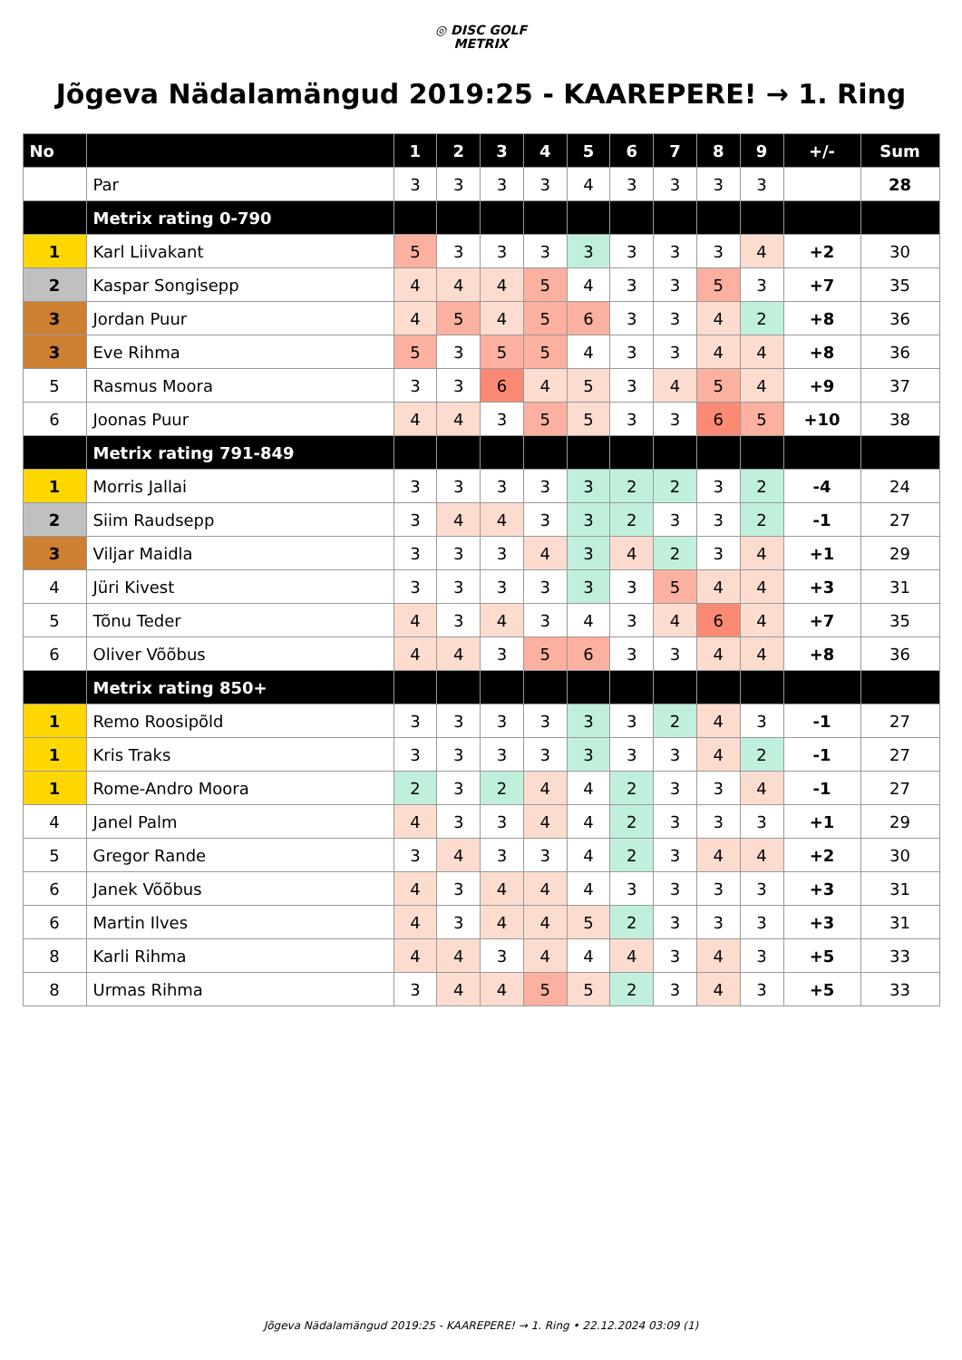◎ DISC GOLF
METRIX
Jõgeva Nädalamängud 2019:25 - KAAREPERE! → 1. Ring
| No | | 1 | 2 | 3 | 4 | 5 | 6 | 7 | 8 | 9 | +/- | Sum |
| --- | --- | --- | --- | --- | --- | --- | --- | --- | --- | --- | --- | --- |
| | Par | 3 | 3 | 3 | 3 | 4 | 3 | 3 | 3 | 3 | | 28 |
| | Metrix rating 0-790 | | | | | | | | | | | |
| 1 | Karl Liivakant | 5 | 3 | 3 | 3 | 3 | 3 | 3 | 3 | 4 | +2 | 30 |
| 2 | Kaspar Songisepp | 4 | 4 | 4 | 5 | 4 | 3 | 3 | 5 | 3 | +7 | 35 |
| 3 | Jordan Puur | 4 | 5 | 4 | 5 | 6 | 3 | 3 | 4 | 2 | +8 | 36 |
| 3 | Eve Rihma | 5 | 3 | 5 | 5 | 4 | 3 | 3 | 4 | 4 | +8 | 36 |
| 5 | Rasmus Moora | 3 | 3 | 6 | 4 | 5 | 3 | 4 | 5 | 4 | +9 | 37 |
| 6 | Joonas Puur | 4 | 4 | 3 | 5 | 5 | 3 | 3 | 6 | 5 | +10 | 38 |
| | Metrix rating 791-849 | | | | | | | | | | | |
| 1 | Morris Jallai | 3 | 3 | 3 | 3 | 3 | 2 | 2 | 3 | 2 | -4 | 24 |
| 2 | Siim Raudsepp | 3 | 4 | 4 | 3 | 3 | 2 | 3 | 3 | 2 | -1 | 27 |
| 3 | Viljar Maidla | 3 | 3 | 3 | 4 | 3 | 4 | 2 | 3 | 4 | +1 | 29 |
| 4 | Jüri Kivest | 3 | 3 | 3 | 3 | 3 | 3 | 5 | 4 | 4 | +3 | 31 |
| 5 | Tõnu Teder | 4 | 3 | 4 | 3 | 4 | 3 | 4 | 6 | 4 | +7 | 35 |
| 6 | Oliver Võõbus | 4 | 4 | 3 | 5 | 6 | 3 | 3 | 4 | 4 | +8 | 36 |
| | Metrix rating 850+ | | | | | | | | | | | |
| 1 | Remo Roosipõld | 3 | 3 | 3 | 3 | 3 | 3 | 2 | 4 | 3 | -1 | 27 |
| 1 | Kris Traks | 3 | 3 | 3 | 3 | 3 | 3 | 3 | 4 | 2 | -1 | 27 |
| 1 | Rome-Andro Moora | 2 | 3 | 2 | 4 | 4 | 2 | 3 | 3 | 4 | -1 | 27 |
| 4 | Janel Palm | 4 | 3 | 3 | 4 | 4 | 2 | 3 | 3 | 3 | +1 | 29 |
| 5 | Gregor Rande | 3 | 4 | 3 | 3 | 4 | 2 | 3 | 4 | 4 | +2 | 30 |
| 6 | Janek Võõbus | 4 | 3 | 4 | 4 | 4 | 3 | 3 | 3 | 3 | +3 | 31 |
| 6 | Martin Ilves | 4 | 3 | 4 | 4 | 5 | 2 | 3 | 3 | 3 | +3 | 31 |
| 8 | Karli Rihma | 4 | 4 | 3 | 4 | 4 | 4 | 3 | 4 | 3 | +5 | 33 |
| 8 | Urmas Rihma | 3 | 4 | 4 | 5 | 5 | 2 | 3 | 4 | 3 | +5 | 33 |
Jõgeva Nädalamängud 2019:25 - KAAREPERE! → 1. Ring • 22.12.2024 03:09 (1)